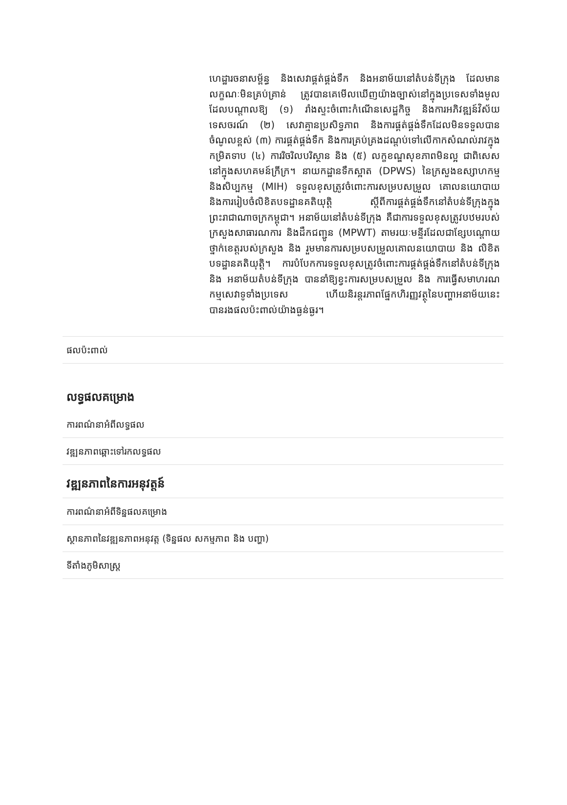ហេដ្ឋារចនាសម្ព័ន្ធ និងសេវាផ្គត់ផ្គង់ទឹក និងអនាម័យនៅតំបន់ទីក្រុង ដែលមានលក្ខណៈមិនគ្រប់គ្រាន់ ត្រូវបានគេមើលឃើញយ៉ាងច្បាស់នៅក្នុងប្រទេសទាំងមូល ដែលបណ្តាលឱ្យ (១) រាំងស្ទះចំពោះកំណើនសេដ្ឋកិច្ច និងការអភិវឌ្ឍន៍វិស័យទេសចរណ៍ (២) សេវាគ្មានប្រសិទ្ធភាព និងការផ្គត់ផ្គង់ទឹកដែលមិនទទួលបានចំណូលខ្ពស់ (៣) ការផ្គត់ផ្គង់ទឹក និងការគ្រប់គ្រងដណ្តប់ទៅលើកាកសំណល់រាវក្នុងកម្រិតទាប (៤) ការរិចរិលបរិស្ថាន និង (៥) លក្ខខណ្ឌសុខភាពមិនល្អ ជាពិសេស នៅក្នុងសហគមន៍ក្រីក្រ។ នាយកដ្ឋានទឹកស្អាត (DPWS) នៃក្រសួងឧស្សាហកម្ម និងសិប្បកម្ម (MIH) ទទួលខុសត្រូវចំពោះការសម្របសម្រួល គោលនយោបាយ និងការរៀបចំលិខិតបទដ្ឋានគតិយុត្តិ ស្តីពីការផ្គត់ផ្គង់ទឹកនៅតំបន់ទីក្រុងក្នុងព្រះរាជាណាចក្រកម្ពុជា។ អនាម័យនៅតំបន់ទីក្រុង គឺជាការទទួលខុសត្រូវបឋមរបស់ក្រសួងសាធារណការ និងដឹកជញ្ជូន (MPWT) តាមរយៈមន្ទីរដែលជាខ្សែបណ្តោយថ្នាក់ខេត្តរបស់ក្រសួង និង រួមមានការសម្របសម្រួលគោលនយោបាយ និង លិខិតបទដ្ឋានគតិយុត្តិ។ ការបំបែកការទទួលខុសត្រូវចំពោះការផ្គត់ផ្គង់ទឹកនៅតំបន់ទីក្រុង និង អនាម័យតំបន់ទីក្រុង បាននាំឱ្យខ្វះការសម្របសម្រួល និង ការធ្វើសមាហរណកម្មសេវាទូទាំងប្រទេស ហើយនិរន្តរភាពផ្នែកហិរញ្ញវត្ថុនៃបញ្ហាអនាម័យនេះ បានរងផលប៉ះពាល់យ៉ាងធ្ងន់ធ្ងរ។
ផលប៉ះពាល់
លទ្ធផលគម្រោង
ការពណ៌នាអំពីលទ្ធផល
វឌ្ឍនភាពឆ្ពោះទៅរកលទ្ធផល
វឌ្ឍនភាពនៃការអនុវត្តន៍
ការពណ៌នាអំពីទិន្នផលគម្រោង
ស្ថានភាពនៃវឌ្ឍនភាពអនុវត្ត (ទិន្នផល សកម្មភាព និង បញ្ហា)
ទីតាំងភូមិសាស្ត្រ